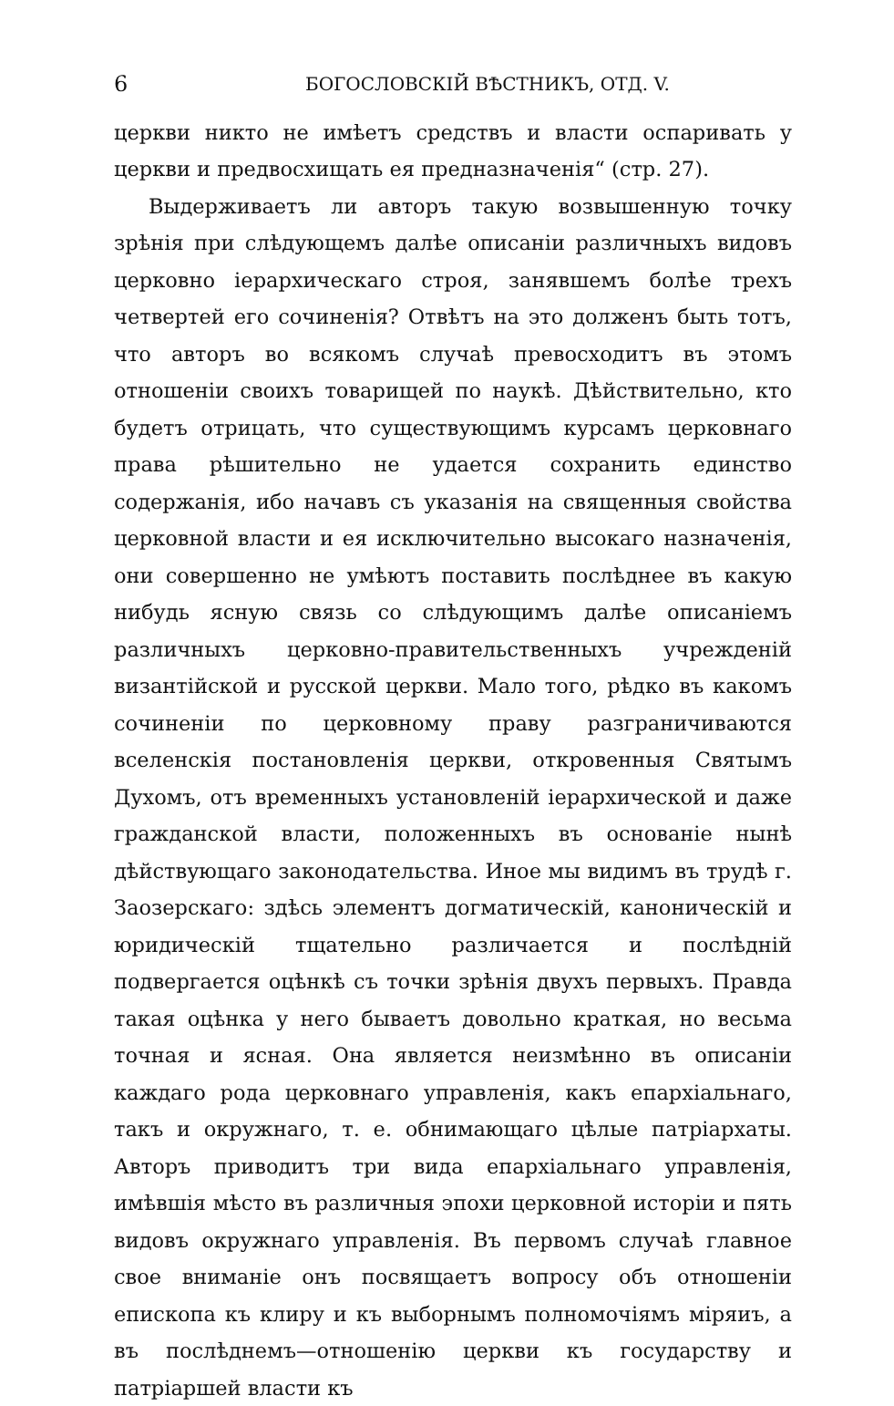6 БОГОСЛОВСКІЙ ВѢСТНИКЪ, ОТД. V.
церкви никто не имѣетъ средствъ и власти оспаривать у церкви и предвосхищать ея предназначенія“ (стр. 27).
Выдерживаетъ ли авторъ такую возвышенную точку зрѣнія при слѣдующемъ далѣе описаніи различныхъ видовъ церковно іерархическаго строя, занявшемъ болѣе трехъ четвертей его сочиненія? Отвѣтъ на это долженъ быть тотъ, что авторъ во всякомъ случаѣ превосходитъ въ этомъ отношеніи своихъ товарищей по наукѣ. Дѣйствительно, кто будетъ отрицать, что существующимъ курсамъ церковнаго права рѣшительно не удается сохранить единство содержанія, ибо начавъ съ указанія на священныя свойства церковной власти и ея исключительно высокаго назначенія, они совершенно не умѣютъ поставить послѣднее въ какую нибудь ясную связь со слѣдующимъ далѣе описаніемъ различныхъ церковно-правительственныхъ учрежденій византійской и русской церкви. Мало того, рѣдко въ какомъ сочиненіи по церковному праву разграничиваются вселенскія постановленія церкви, откровенныя Святымъ Духомъ, отъ временныхъ установленій іерархической и даже гражданской власти, положенныхъ въ основаніе нынѣ дѣйствующаго законодательства. Иное мы видимъ въ трудѣ г. Заозерскаго: здѣсь элементъ догматическій, каноническій и юридическій тщательно различается и послѣдній подвергается оцѣнкѣ съ точки зрѣнія двухъ первыхъ. Правда такая оцѣнка у него бываетъ довольно краткая, но весьма точная и ясная. Она является неизмѣнно въ описаніи каждаго рода церковнаго управленія, какъ епархіальнаго, такъ и окружнаго, т. е. обнимающаго цѣлые патріархаты. Авторъ приводитъ три вида епархіальнаго управленія, имѣвшія мѣсто въ различныя эпохи церковной исторіи и пять видовъ окружнаго управленія. Въ первомъ случаѣ главное свое вниманіе онъ посвящаетъ вопросу объ отношеніи епископа къ клиру и къ выборнымъ полномочіямъ міряиъ, а въ послѣднемъ—отношенію церкви къ государству и патріаршей власти къ